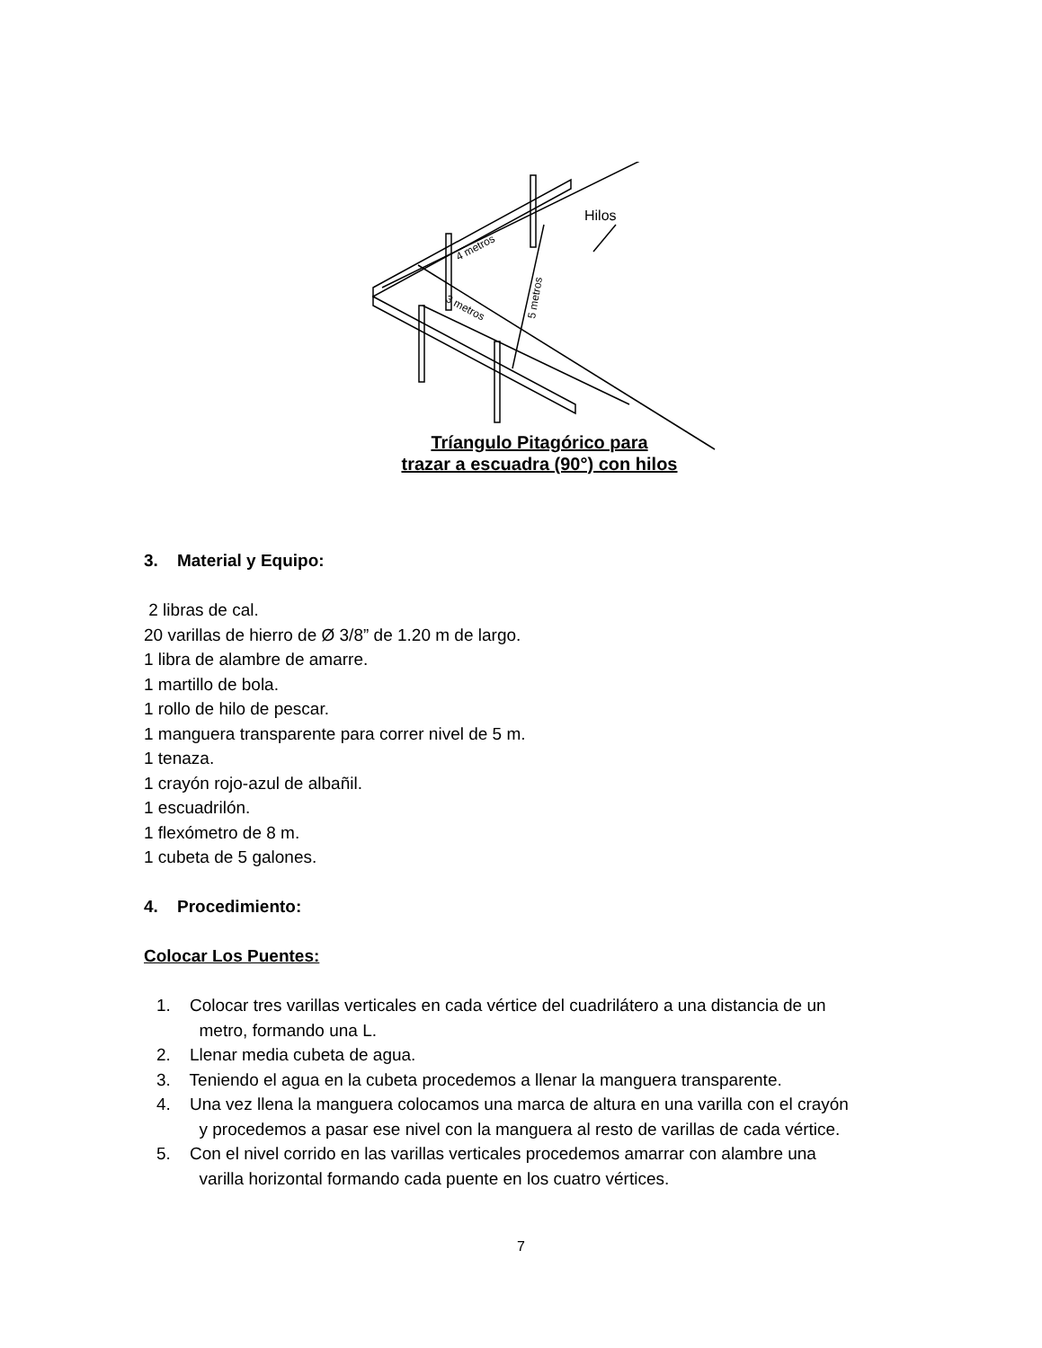Hilos
4 metros
3 metros
5 metros
Tríangulo Pitagórico para
trazar a escuadra (90°) con hilos
3. Material y Equipo:
2 libras de cal.
20 varillas de hierro de Ø 3/8” de 1.20 m de largo.
1 libra de alambre de amarre.
1 martillo de bola.
1 rollo de hilo de pescar.
1 manguera transparente para correr nivel de 5 m.
1 tenaza.
1 crayón rojo-azul de albañil.
1 escuadrilón.
1 flexómetro de 8 m.
1 cubeta de 5 galones.
4. Procedimiento:
Colocar Los Puentes:
1. Colocar tres varillas verticales en cada vértice del cuadrilátero a una distancia de un
metro, formando una L.
2. Llenar media cubeta de agua.
3. Teniendo el agua en la cubeta procedemos a llenar la manguera transparente.
4. Una vez llena la manguera colocamos una marca de altura en una varilla con el crayón
y procedemos a pasar ese nivel con la manguera al resto de varillas de cada vértice.
5. Con el nivel corrido en las varillas verticales procedemos amarrar con alambre una
varilla horizontal formando cada puente en los cuatro vértices.
7